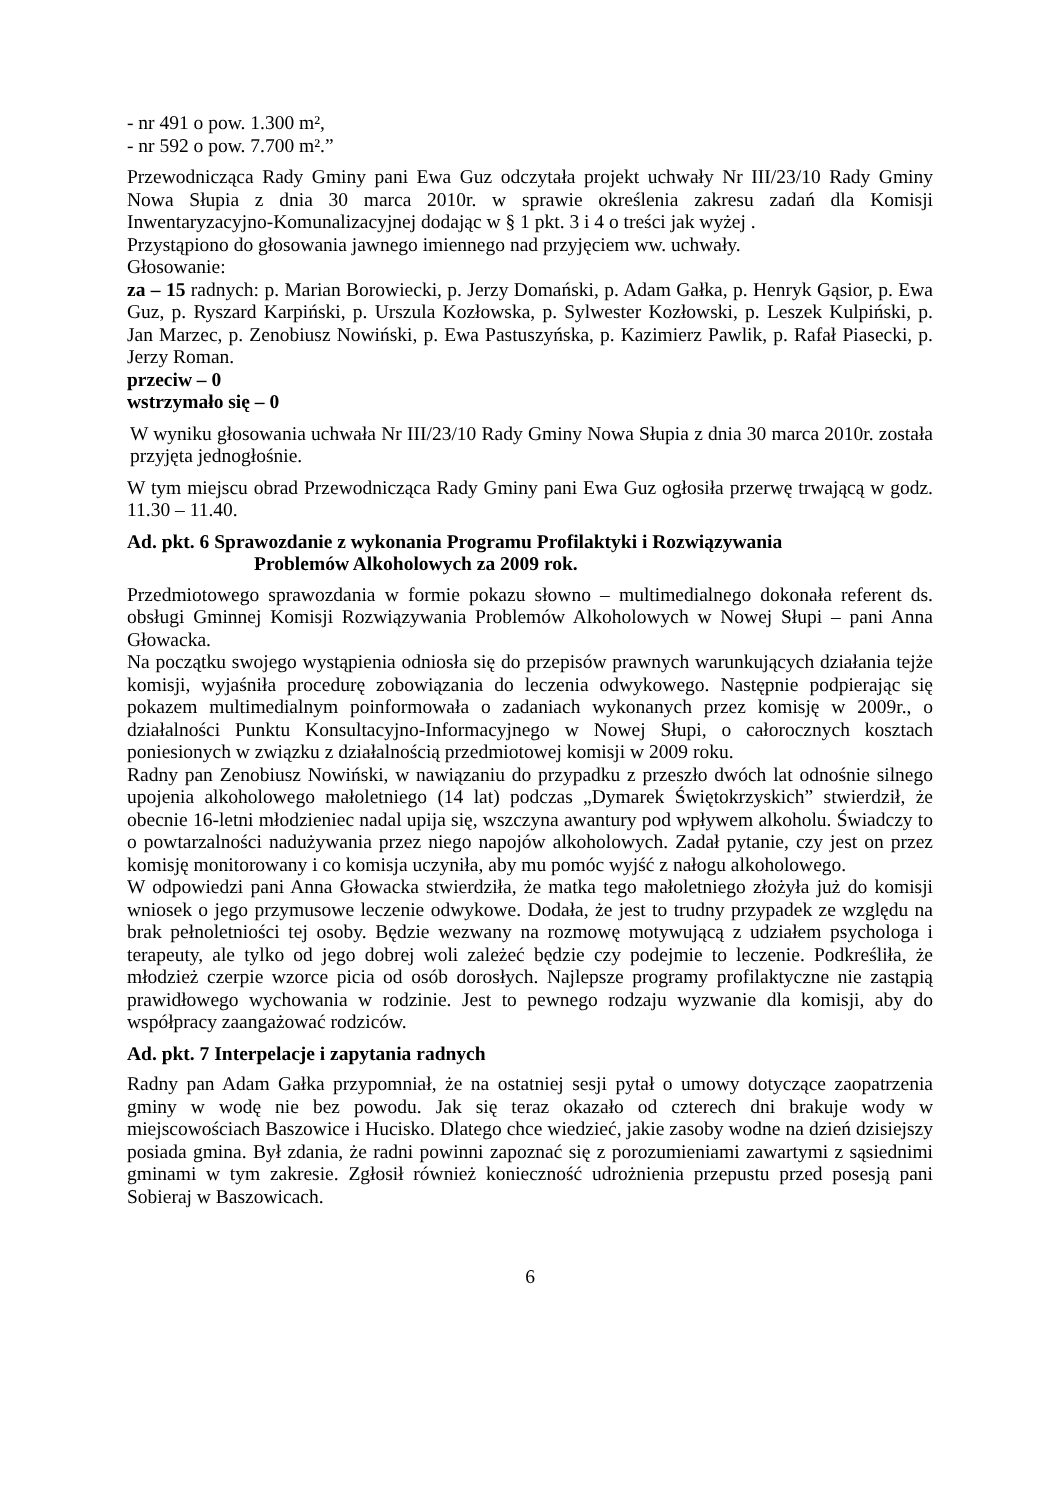- nr 491 o pow. 1.300 m²,
- nr 592 o pow. 7.700 m².”
Przewodnicząca Rady Gminy pani Ewa Guz odczytała projekt uchwały Nr III/23/10 Rady Gminy Nowa Słupia z dnia 30 marca 2010r. w sprawie określenia zakresu zadań dla Komisji Inwentaryzacyjno-Komunalizacyjnej dodając w § 1 pkt. 3 i 4 o treści jak wyżej .
Przystąpiono do głosowania jawnego imiennego nad przyjęciem ww. uchwały.
Głosowanie:
za – 15 radnych: p. Marian Borowiecki, p. Jerzy Domański, p. Adam Gałka, p. Henryk Gąsior, p. Ewa Guz, p. Ryszard Karpiński, p. Urszula Kozłowska, p. Sylwester Kozłowski, p. Leszek Kulpiński, p. Jan Marzec, p. Zenobiusz Nowiński, p. Ewa Pastuszyńska, p. Kazimierz Pawlik, p. Rafał Piasecki, p. Jerzy Roman.
przeciw – 0
wstrzymało się – 0
W wyniku głosowania uchwała Nr III/23/10 Rady Gminy Nowa Słupia z dnia 30 marca 2010r. została przyjęta jednogłośnie.
W tym miejscu obrad Przewodnicząca Rady Gminy pani Ewa Guz ogłosiła przerwę trwającą w godz. 11.30 – 11.40.
Ad. pkt. 6 Sprawozdanie z wykonania Programu Profilaktyki i Rozwiązywania
Problemów Alkoholowych za 2009 rok.
Przedmiotowego sprawozdania w formie pokazu słowno – multimedialnego dokonała referent ds. obsługi Gminnej Komisji Rozwiązywania Problemów Alkoholowych w Nowej Słupi – pani Anna Głowacka.
Na początku swojego wystąpienia odniosła się do przepisów prawnych warunkujących działania tejże komisji, wyjaśniła procedurę zobowiązania do leczenia odwykowego. Następnie podpierając się pokazem multimedialnym poinformowała o zadaniach wykonanych przez komisję w 2009r., o działalności Punktu Konsultacyjno-Informacyjnego w Nowej Słupi, o całorocznych kosztach poniesionych w związku z działalnością przedmiotowej komisji w 2009 roku.
Radny pan Zenobiusz Nowiński, w nawiązaniu do przypadku z przeszło dwóch lat odnośnie silnego upojenia alkoholowego małoletniego (14 lat) podczas „Dymarek Świętokrzyskich” stwierdził, że obecnie 16-letni młodzieniec nadal upija się, wszczyna awantury pod wpływem alkoholu. Świadczy to o powtarzalności nadużywania przez niego napojów alkoholowych. Zadał pytanie, czy jest on przez komisję monitorowany i co komisja uczyniła, aby mu pomóc wyjść z nałogu alkoholowego.
W odpowiedzi pani Anna Głowacka stwierdziła, że matka tego małoletniego złożyła już do komisji wniosek o jego przymusowe leczenie odwykowe. Dodała, że jest to trudny przypadek ze względu na brak pełnoletniości tej osoby. Będzie wezwany na rozmowę motywującą z udziałem psychologa i terapeuty, ale tylko od jego dobrej woli zależeć będzie czy podejmie to leczenie. Podkreśliła, że młodzież czerpie wzorce picia od osób dorosłych. Najlepsze programy profilaktyczne nie zastąpią prawidłowego wychowania w rodzinie. Jest to pewnego rodzaju wyzwanie dla komisji, aby do współpracy zaangażować rodziców.
Ad. pkt. 7 Interpelacje i zapytania radnych
Radny pan Adam Gałka przypomniał, że na ostatniej sesji pytał o umowy dotyczące zaopatrzenia gminy w wodę nie bez powodu. Jak się teraz okazało od czterech dni brakuje wody w miejscowościach Baszowice i Hucisko. Dlatego chce wiedzieć, jakie zasoby wodne na dzień dzisiejszy posiada gmina. Był zdania, że radni powinni zapoznać się z porozumieniami zawartymi z sąsiednimi gminami w tym zakresie. Zgłosił również konieczność udrożnienia przepustu przed posesją pani Sobieraj w Baszowicach.
6